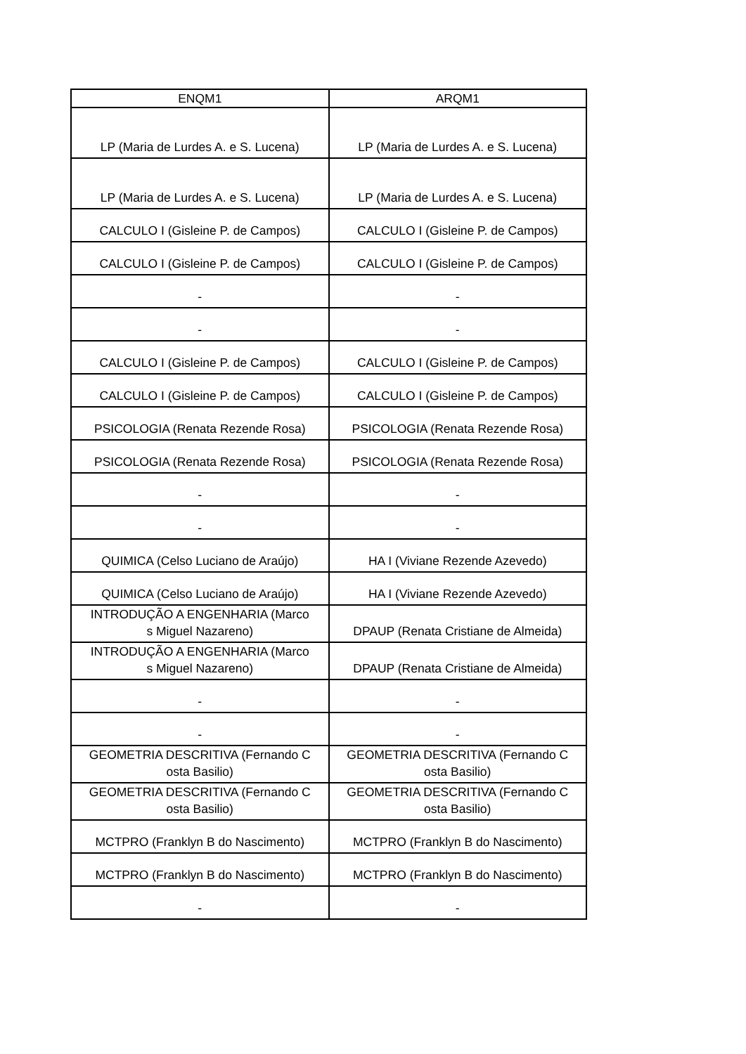| ENQM1 | ARQM1 |
| --- | --- |
| LP (Maria de Lurdes A. e S. Lucena) | LP (Maria de Lurdes A. e S. Lucena) |
| LP (Maria de Lurdes A. e S. Lucena) | LP (Maria de Lurdes A. e S. Lucena) |
| CALCULO I (Gisleine P. de Campos) | CALCULO I (Gisleine P. de Campos) |
| CALCULO I (Gisleine P. de Campos) | CALCULO I (Gisleine P. de Campos) |
| - | - |
| - | - |
| CALCULO I (Gisleine P. de Campos) | CALCULO I (Gisleine P. de Campos) |
| CALCULO I (Gisleine P. de Campos) | CALCULO I (Gisleine P. de Campos) |
| PSICOLOGIA (Renata Rezende Rosa) | PSICOLOGIA (Renata Rezende Rosa) |
| PSICOLOGIA (Renata Rezende Rosa) | PSICOLOGIA (Renata Rezende Rosa) |
| - | - |
| - | - |
| QUIMICA (Celso Luciano de Araújo) | HA I (Viviane Rezende Azevedo) |
| QUIMICA (Celso Luciano de Araújo) | HA I (Viviane Rezende Azevedo) |
| INTRODUÇÃO A ENGENHARIA (Marco s Miguel Nazareno) | DPAUP (Renata Cristiane de Almeida) |
| INTRODUÇÃO A ENGENHARIA (Marco s Miguel Nazareno) | DPAUP (Renata Cristiane de Almeida) |
| - | - |
| - | - |
| GEOMETRIA DESCRITIVA (Fernando C osta Basilio) | GEOMETRIA DESCRITIVA (Fernando C osta Basilio) |
| GEOMETRIA DESCRITIVA (Fernando C osta Basilio) | GEOMETRIA DESCRITIVA (Fernando C osta Basilio) |
| MCTPRO (Franklyn B do Nascimento) | MCTPRO (Franklyn B do Nascimento) |
| MCTPRO (Franklyn B do Nascimento) | MCTPRO (Franklyn B do Nascimento) |
| - | - |